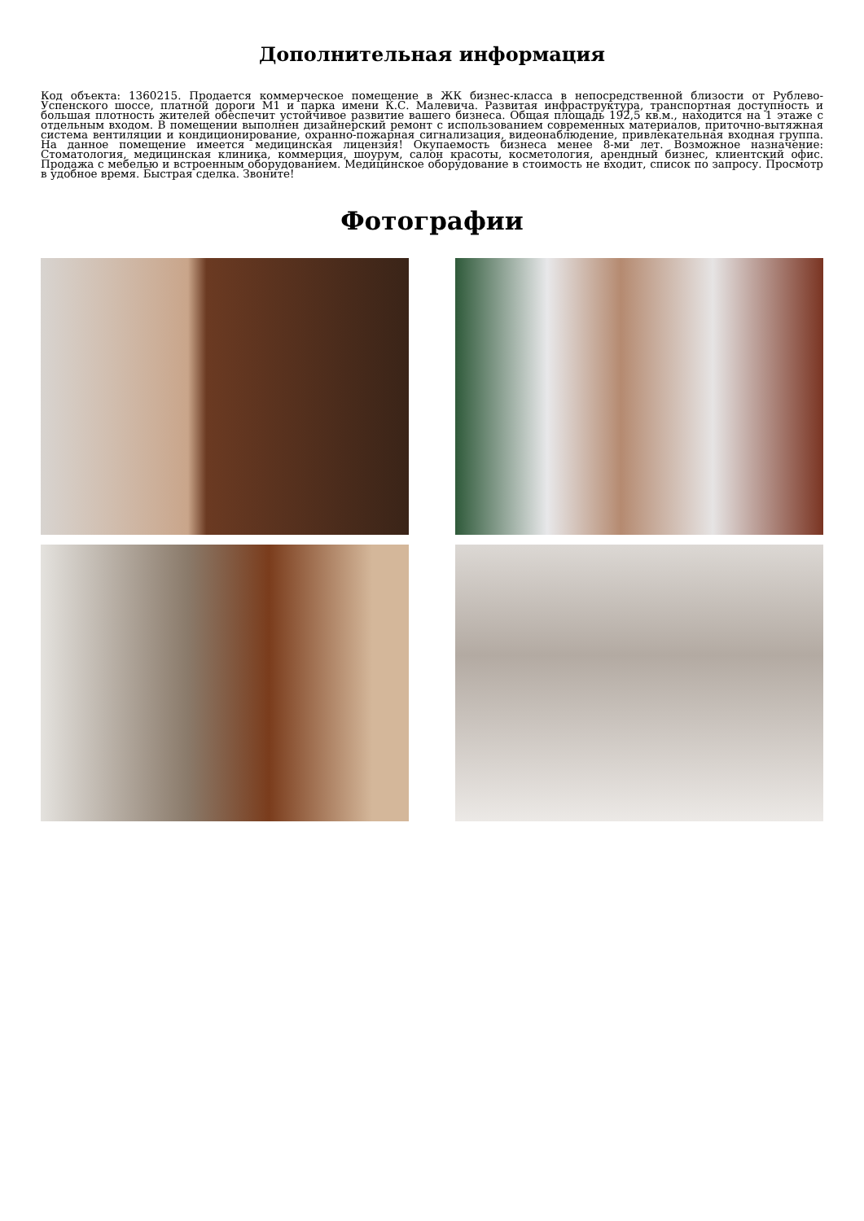Дополнительная информация
Код объекта: 1360215. Продается коммерческое помещение в ЖК бизнес-класса в непосредственной близости от Рублево-Успенского шоссе, платной дороги М1 и парка имени К.С. Малевича. Развитая инфраструктура, транспортная доступность и большая плотность жителей обеспечит устойчивое развитие вашего бизнеса. Общая площадь 192,5 кв.м., находится на 1 этаже с отдельным входом. В помещении выполнен дизайнерский ремонт с использованием современных материалов, приточно-вытяжная система вентиляции и кондиционирование, охранно-пожарная сигнализация, видеонаблюдение, привлекательная входная группа. На данное помещение имеется медицинская лицензия! Окупаемость бизнеса менее 8-ми лет. Возможное назначение: Стоматология, медицинская клиника, коммерция, шоурум, салон красоты, косметология, арендный бизнес, клиентский офис. Продажа с мебелью и встроенным оборудованием. Медицинское оборудование в стоимость не входит, список по запросу. Просмотр в удобное время. Быстрая сделка. Звоните!
Фотографии